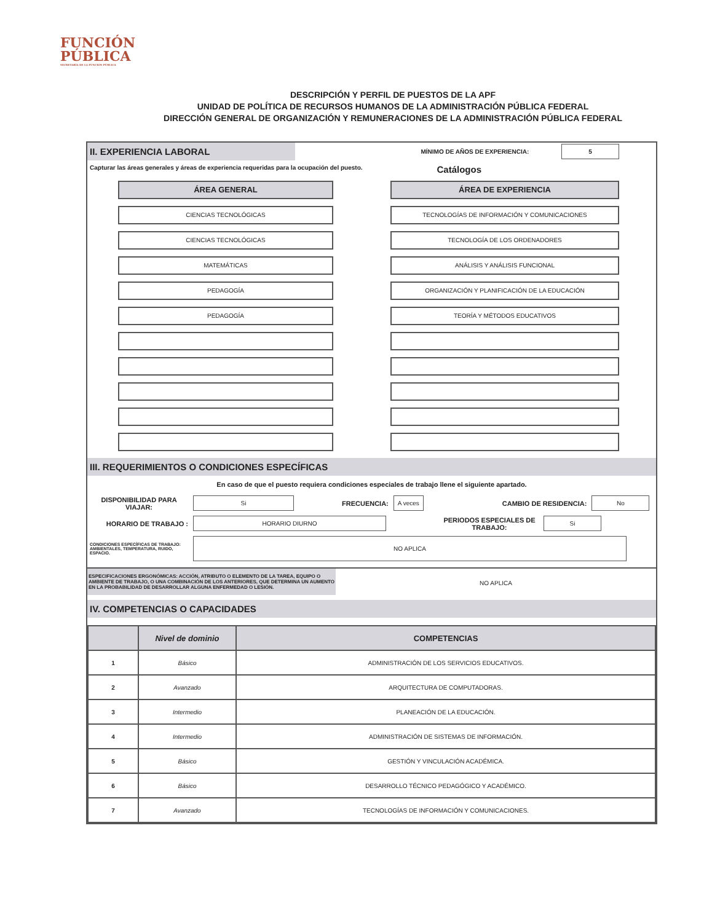FUNCIÓN
PÚBLICA
SECRETARÍA DE LA FUNCIÓN PÚBLICA
DESCRIPCIÓN Y PERFIL DE PUESTOS DE LA APF
UNIDAD DE POLÍTICA DE RECURSOS HUMANOS DE LA ADMINISTRACIÓN PÚBLICA FEDERAL
DIRECCIÓN GENERAL DE ORGANIZACIÓN Y REMUNERACIONES DE LA ADMINISTRACIÓN PÚBLICA FEDERAL
II. EXPERIENCIA LABORAL
MÍNIMO DE AÑOS DE EXPERIENCIA: 5
Capturar las áreas generales y áreas de experiencia requeridas para la ocupación del puesto. Catálogos
ÁREA GENERAL
CIENCIAS TECNOLÓGICAS
CIENCIAS TECNOLÓGICAS
MATEMÁTICAS
PEDAGOGÍA
PEDAGOGÍA
ÁREA DE EXPERIENCIA
TECNOLOGÍAS DE INFORMACIÓN Y COMUNICACIONES
TECNOLOGÍA DE LOS ORDENADORES
ANÁLISIS Y ANÁLISIS FUNCIONAL
ORGANIZACIÓN Y PLANIFICACIÓN DE LA EDUCACIÓN
TEORÍA Y MÉTODOS EDUCATIVOS
III. REQUERIMIENTOS O CONDICIONES ESPECÍFICAS
En caso de que el puesto requiera condiciones especiales de trabajo llene el siguiente apartado.
DISPONIBILIDAD PARA VIAJAR: Si FRECUENCIA: A veces CAMBIO DE RESIDENCIA: No
HORARIO DE TRABAJO : HORARIO DIURNO PERIODOS ESPECIALES DE TRABAJO: Si
CONDICIONES ESPECÍFICAS DE TRABAJO: AMBIENTALES, TEMPERATURA, RUIDO, ESPACIO. NO APLICA
ESPECIFICACIONES ERGONÓMICAS: ACCIÓN, ATRIBUTO O ELEMENTO DE LA TAREA, EQUIPO O AMBIENTE DE TRABAJO, O UNA COMBINACIÓN DE LOS ANTERIORES, QUE DETERMINA UN AUMENTO EN LA PROBABILIDAD DE DESARROLLAR ALGUNA ENFERMEDAD O LESIÓN.
NO APLICA
IV. COMPETENCIAS O CAPACIDADES
| | Nivel de dominio | COMPETENCIAS |
| --- | --- | --- |
| 1 | Básico | ADMINISTRACIÓN DE LOS SERVICIOS EDUCATIVOS. |
| 2 | Avanzado | ARQUITECTURA DE COMPUTADORAS. |
| 3 | Intermedio | PLANEACIÓN DE LA EDUCACIÓN. |
| 4 | Intermedio | ADMINISTRACIÓN DE SISTEMAS DE INFORMACIÓN. |
| 5 | Básico | GESTIÓN Y VINCULACIÓN ACADÉMICA. |
| 6 | Básico | DESARROLLO TÉCNICO PEDAGÓGICO Y ACADÉMICO. |
| 7 | Avanzado | TECNOLOGÍAS DE INFORMACIÓN Y COMUNICACIONES. |